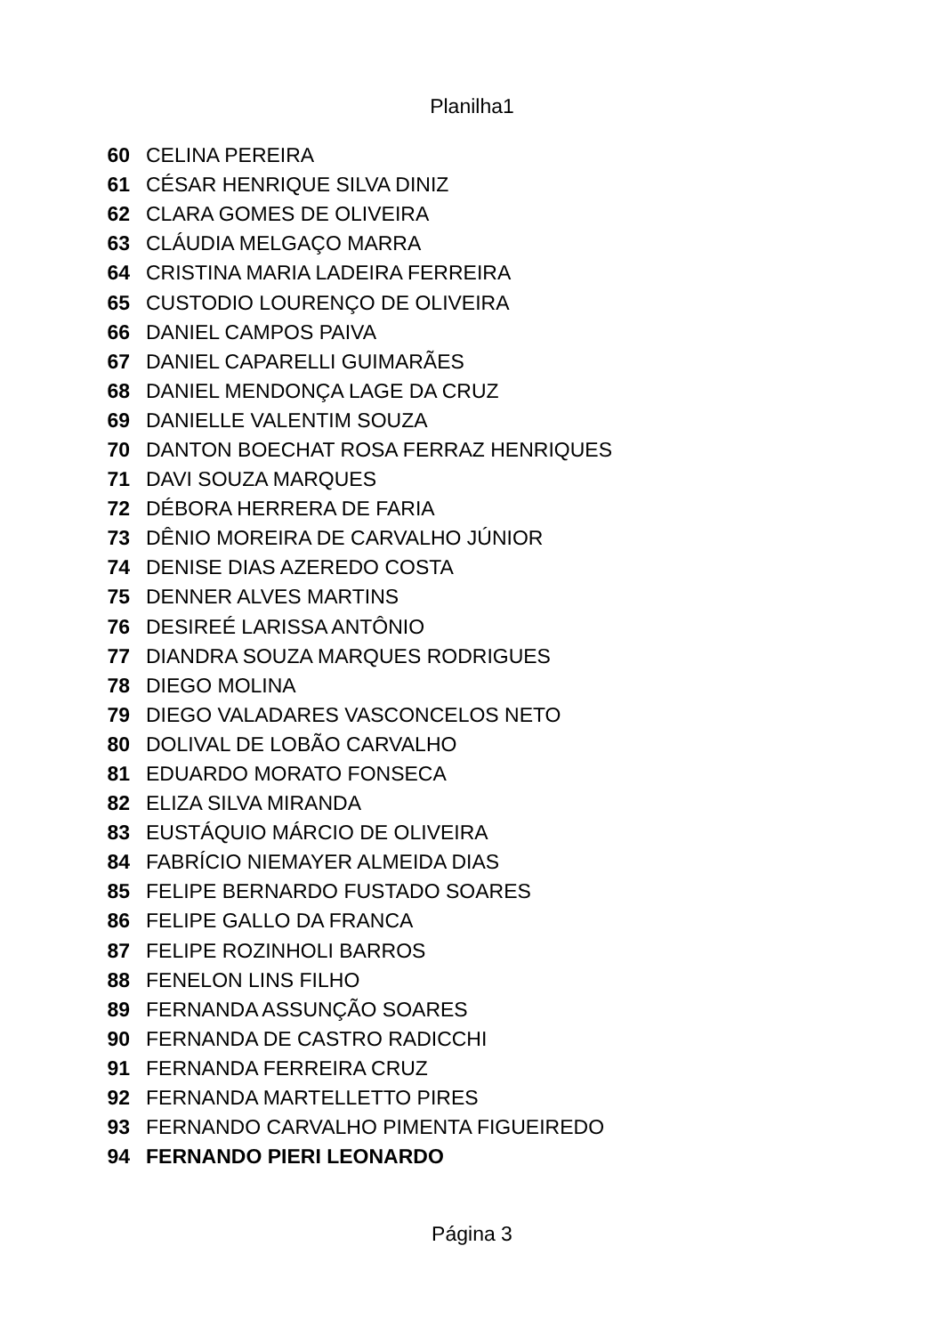Planilha1
| 60 | CELINA PEREIRA |
| 61 | CÉSAR HENRIQUE SILVA DINIZ |
| 62 | CLARA GOMES DE OLIVEIRA |
| 63 | CLÁUDIA MELGAÇO MARRA |
| 64 | CRISTINA MARIA LADEIRA FERREIRA |
| 65 | CUSTODIO LOURENÇO DE OLIVEIRA |
| 66 | DANIEL CAMPOS PAIVA |
| 67 | DANIEL CAPARELLI GUIMARÃES |
| 68 | DANIEL MENDONÇA LAGE DA CRUZ |
| 69 | DANIELLE VALENTIM SOUZA |
| 70 | DANTON BOECHAT ROSA FERRAZ HENRIQUES |
| 71 | DAVI SOUZA MARQUES |
| 72 | DÉBORA HERRERA DE FARIA |
| 73 | DÊNIO MOREIRA DE CARVALHO JÚNIOR |
| 74 | DENISE DIAS AZEREDO COSTA |
| 75 | DENNER ALVES MARTINS |
| 76 | DESIREÉ LARISSA ANTÔNIO |
| 77 | DIANDRA SOUZA MARQUES RODRIGUES |
| 78 | DIEGO MOLINA |
| 79 | DIEGO VALADARES VASCONCELOS NETO |
| 80 | DOLIVAL DE LOBÃO CARVALHO |
| 81 | EDUARDO MORATO FONSECA |
| 82 | ELIZA SILVA MIRANDA |
| 83 | EUSTÁQUIO MÁRCIO DE OLIVEIRA |
| 84 | FABRÍCIO NIEMAYER ALMEIDA DIAS |
| 85 | FELIPE BERNARDO FUSTADO SOARES |
| 86 | FELIPE GALLO DA FRANCA |
| 87 | FELIPE ROZINHOLI BARROS |
| 88 | FENELON LINS FILHO |
| 89 | FERNANDA ASSUNÇÃO SOARES |
| 90 | FERNANDA DE CASTRO RADICCHI |
| 91 | FERNANDA FERREIRA CRUZ |
| 92 | FERNANDA MARTELLETTO PIRES |
| 93 | FERNANDO CARVALHO PIMENTA FIGUEIREDO |
| 94 | FERNANDO PIERI LEONARDO |
Página 3